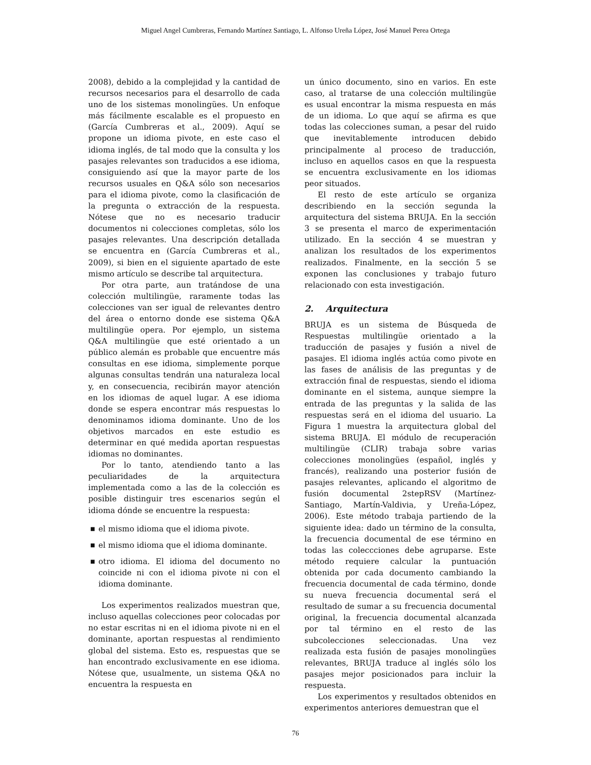Miguel Angel Cumbreras, Fernando Martínez Santiago, L. Alfonso Ureña López, José Manuel Perea Ortega
2008), debido a la complejidad y la cantidad de recursos necesarios para el desarrollo de cada uno de los sistemas monolingües. Un enfoque más fácilmente escalable es el propuesto en (García Cumbreras et al., 2009). Aquí se propone un idioma pivote, en este caso el idioma inglés, de tal modo que la consulta y los pasajes relevantes son traducidos a ese idioma, consiguiendo así que la mayor parte de los recursos usuales en Q&A sólo son necesarios para el idioma pivote, como la clasificación de la pregunta o extracción de la respuesta. Nótese que no es necesario traducir documentos ni colecciones completas, sólo los pasajes relevantes. Una descripción detallada se encuentra en (García Cumbreras et al., 2009), si bien en el siguiente apartado de este mismo artículo se describe tal arquitectura.
Por otra parte, aun tratándose de una colección multilingüe, raramente todas las colecciones van ser igual de relevantes dentro del área o entorno donde ese sistema Q&A multilingüe opera. Por ejemplo, un sistema Q&A multilingüe que esté orientado a un público alemán es probable que encuentre más consultas en ese idioma, simplemente porque algunas consultas tendrán una naturaleza local y, en consecuencia, recibirán mayor atención en los idiomas de aquel lugar. A ese idioma donde se espera encontrar más respuestas lo denominamos idioma dominante. Uno de los objetivos marcados en este estudio es determinar en qué medida aportan respuestas idiomas no dominantes.
Por lo tanto, atendiendo tanto a las peculiaridades de la arquitectura implementada como a las de la colección es posible distinguir tres escenarios según el idioma dónde se encuentre la respuesta:
■ el mismo idioma que el idioma pivote.
■ el mismo idioma que el idioma dominante.
■ otro idioma. El idioma del documento no coincide ni con el idioma pivote ni con el idioma dominante.
Los experimentos realizados muestran que, incluso aquellas colecciones peor colocadas por no estar escritas ni en el idioma pivote ni en el dominante, aportan respuestas al rendimiento global del sistema. Esto es, respuestas que se han encontrado exclusivamente en ese idioma. Nótese que, usualmente, un sistema Q&A no encuentra la respuesta en
un único documento, sino en varios. En este caso, al tratarse de una colección multilingüe es usual encontrar la misma respuesta en más de un idioma. Lo que aquí se afirma es que todas las colecciones suman, a pesar del ruido que inevitablemente introducen debido principalmente al proceso de traducción, incluso en aquellos casos en que la respuesta se encuentra exclusivamente en los idiomas peor situados.
El resto de este artículo se organiza describiendo en la sección segunda la arquitectura del sistema BRUJA. En la sección 3 se presenta el marco de experimentación utilizado. En la sección 4 se muestran y analizan los resultados de los experimentos realizados. Finalmente, en la sección 5 se exponen las conclusiones y trabajo futuro relacionado con esta investigación.
2. Arquitectura
BRUJA es un sistema de Búsqueda de Respuestas multilingüe orientado a la traducción de pasajes y fusión a nivel de pasajes. El idioma inglés actúa como pivote en las fases de análisis de las preguntas y de extracción final de respuestas, siendo el idioma dominante en el sistema, aunque siempre la entrada de las preguntas y la salida de las respuestas será en el idioma del usuario. La Figura 1 muestra la arquitectura global del sistema BRUJA. El módulo de recuperación multilingüe (CLIR) trabaja sobre varias colecciones monolingües (español, inglés y francés), realizando una posterior fusión de pasajes relevantes, aplicando el algoritmo de fusión documental 2stepRSV (Martínez-Santiago, Martín-Valdivia, y Ureña-López, 2006). Este método trabaja partiendo de la siguiente idea: dado un término de la consulta, la frecuencia documental de ese término en todas las coleccciones debe agruparse. Este método requiere calcular la puntuación obtenida por cada documento cambiando la frecuencia documental de cada término, donde su nueva frecuencia documental será el resultado de sumar a su frecuencia documental original, la frecuencia documental alcanzada por tal término en el resto de las subcolecciones seleccionadas. Una vez realizada esta fusión de pasajes monolingües relevantes, BRUJA traduce al inglés sólo los pasajes mejor posicionados para incluir la respuesta.
Los experimentos y resultados obtenidos en experimentos anteriores demuestran que el
76